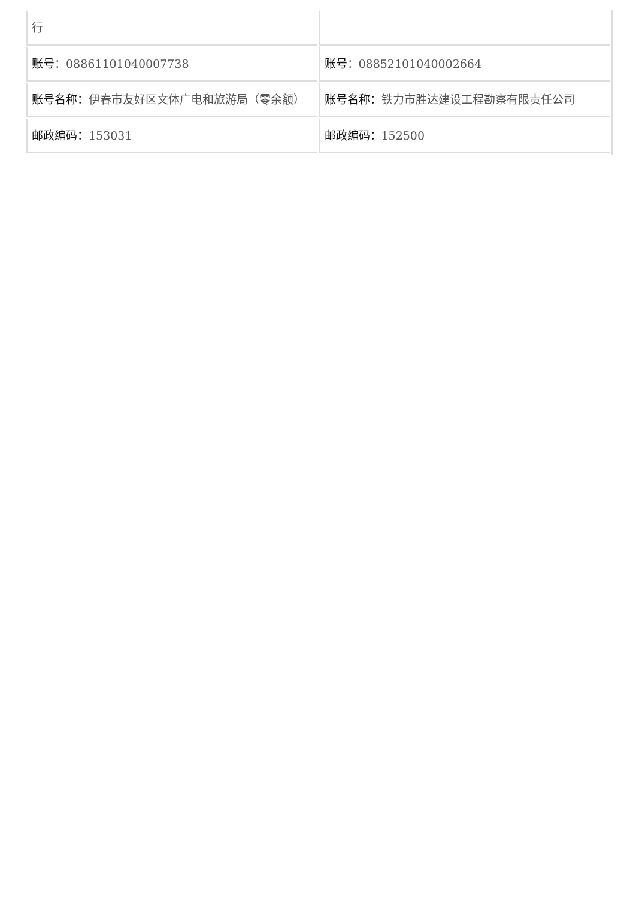| 行 | |
| 账号： 08861101040007738 | 账号： 08852101040002664 |
| 账号名称： 伊春市友好区文体广电和旅游局（零余额） | 账号名称： 铁力市胜达建设工程勘察有限责任公司 |
| 邮政编码： 153031 | 邮政编码： 152500 |